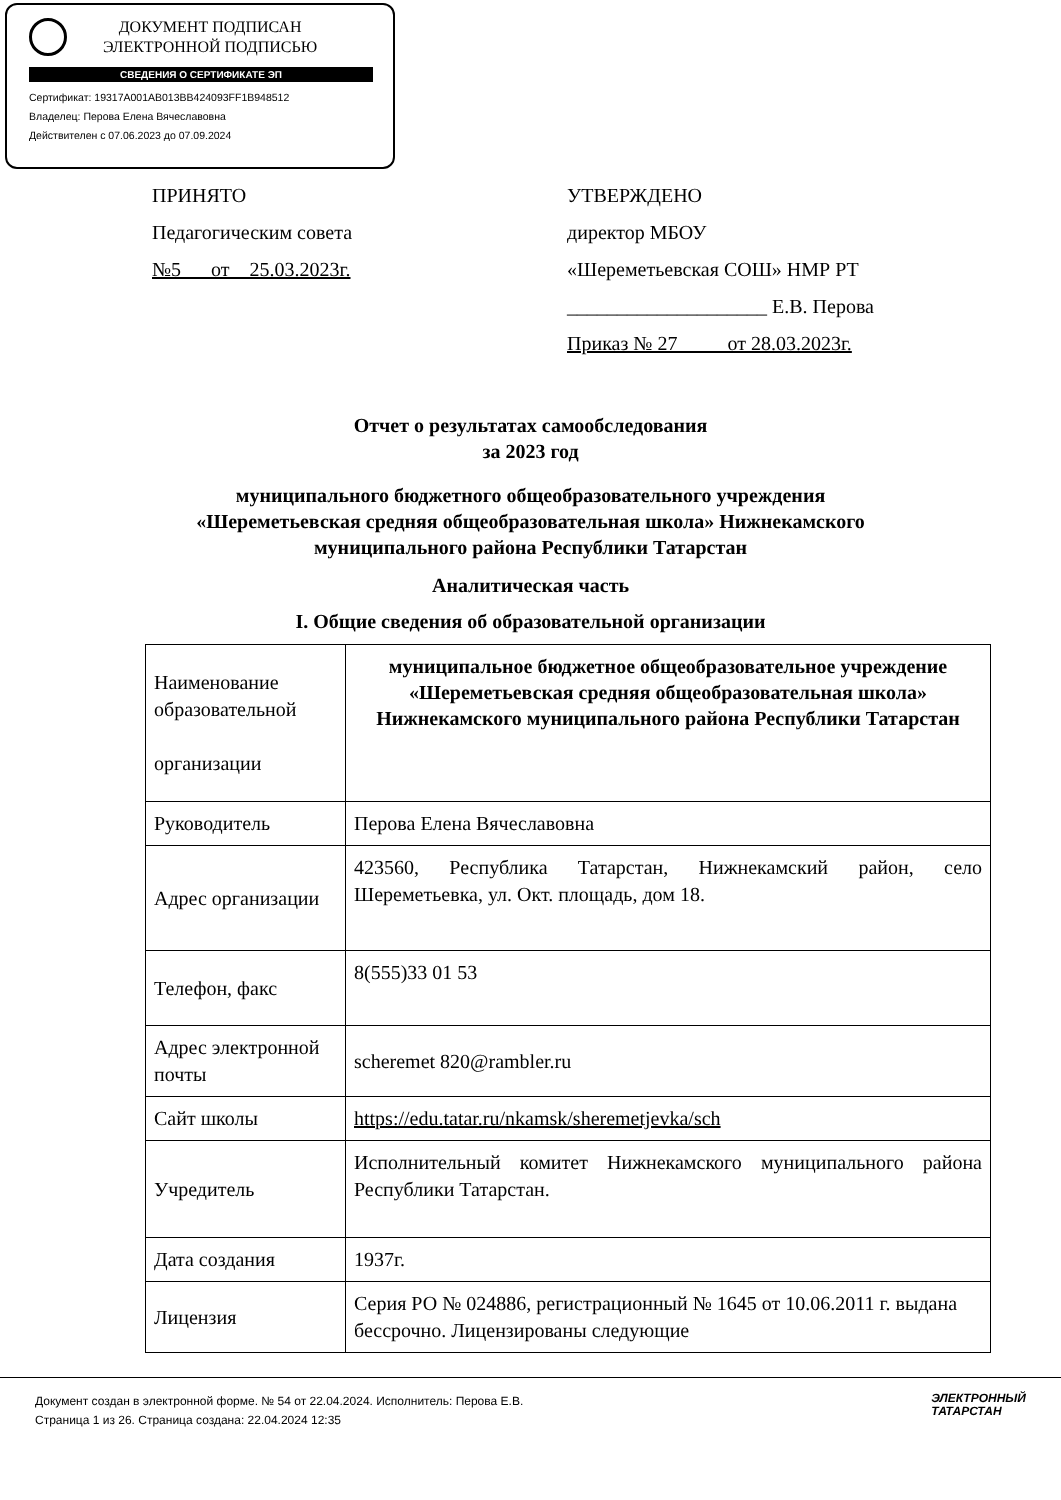ДОКУМЕНТ ПОДПИСАН
ЭЛЕКТРОННОЙ ПОДПИСЬЮ
СВЕДЕНИЯ О СЕРТИФИКАТЕ ЭП
Сертификат: 19317A001AB013BB424093FF1B948512
Владелец: Перова Елена Вячеславовна
Действителен с 07.06.2023 до 07.09.2024
ПРИНЯТО
Педагогическим совета
№5 от 25.03.2023г.
УТВЕРЖДЕНО
директор МБОУ
«Шереметьевская СОШ» НМР РТ
____________________ Е.В. Перова
Приказ № 27 от 28.03.2023г.
Отчет о результатах самообследования
за 2023 год
муниципального бюджетного общеобразовательного учреждения
«Шереметьевская средняя общеобразовательная школа» Нижнекамского
муниципального района Республики Татарстан
Аналитическая часть
I. Общие сведения об образовательной организации
| Наименование образовательной организации | муниципальное бюджетное общеобразовательное учреждение «Шереметьевская средняя общеобразовательная школа» Нижнекамского муниципального района Республики Татарстан |
| Руководитель | Перова Елена Вячеславовна |
| Адрес организации | 423560, Республика Татарстан, Нижнекамский район, село Шереметьевка, ул. Окт. площадь, дом 18. |
| Телефон, факс | 8(555)33 01 53 |
| Адрес электронной почты | scheremet 820@rambler.ru |
| Сайт школы | https://edu.tatar.ru/nkamsk/sheremetjevka/sch |
| Учредитель | Исполнительный комитет Нижнекамского муниципального района Республики Татарстан. |
| Дата создания | 1937г. |
| Лицензия | Серия РО № 024886, регистрационный № 1645 от 10.06.2011 г. выдана бессрочно. Лицензированы следующие |
Документ создан в электронной форме. № 54 от 22.04.2024. Исполнитель: Перова Е.В.
Страница 1 из 26. Страница создана: 22.04.2024 12:35
ЭЛЕКТРОННЫЙ
ТАТАРСТАН